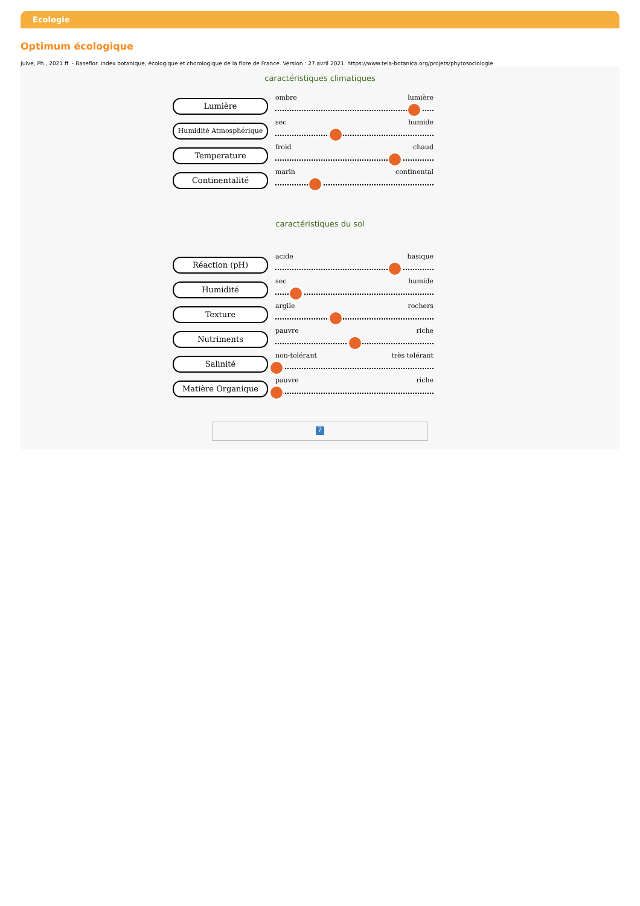Ecologie
Optimum écologique
Julve, Ph., 2021 ff. - Baseflor. Index botanique, écologique et chorologique de la flore de France. Version : 27 avril 2021. https://www.tela-botanica.org/projets/phytosociologie
caractéristiques climatiques
Lumière
ombre lumière
Humidité Atmosphérique
sec humide
Temperature
froid chaud
Continentalité
marin continental
caractéristiques du sol
Réaction (pH)
acide basique
Humidité
sec humide
Texture
argile rochers
Nutriments
pauvre riche
Salinité
non-tolérant très tolérant
Matière Organique
pauvre riche
?